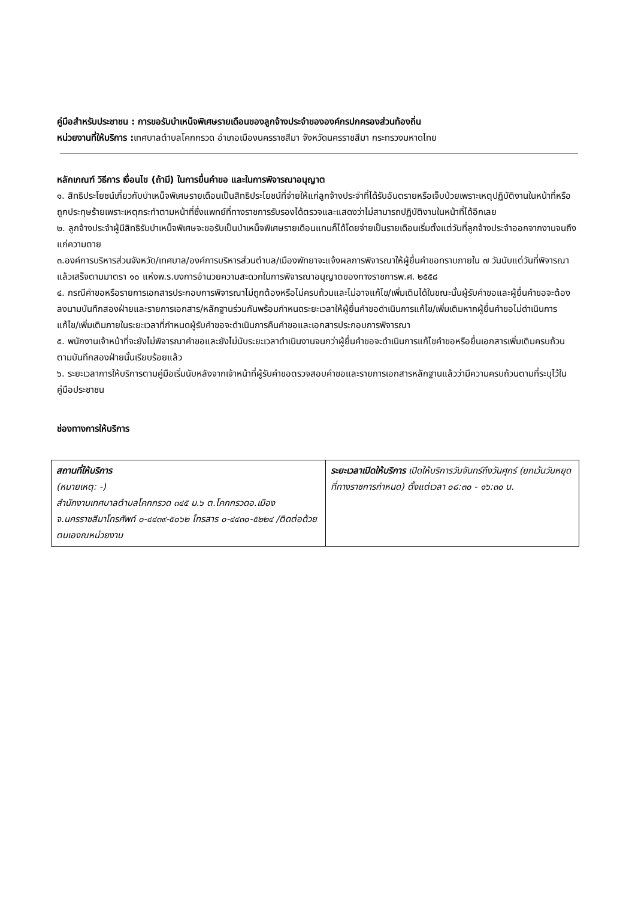คู่มือสำหรับประชาชน : การขอรับบำเหน็จพิเศษรายเดือนของลูกจ้างประจำขององค์กรปกครองส่วนท้องถิ่น
หน่วยงานที่ให้บริการ : เทศบาลตำบลโคกกรวด อำเภอเมืองนครราชสีมา จังหวัดนครราชสีมา กระทรวงมหาดไทย
หลักเกณฑ์ วิธีการ เงื่อนไข (ถ้ามี) ในการยื่นคำขอ และในการพิจารณาอนุญาต
๑. สิทธิประโยชน์เกี่ยวกับบำเหน็จพิเศษรายเดือนเป็นสิทธิประโยชน์ที่จ่ายให้แก่ลูกจ้างประจำที่ได้รับอันตรายหรือเจ็บป่วยเพราะเหตุปฏิบัติงานในหน้าที่หรือถูกประทุษร้ายเพราะเหตุกระทำตามหน้าที่ซึ่งแพทย์ที่ทางราชการรับรองได้ตรวจและแสดงว่าไม่สามารถปฏิบัติงานในหน้าที่ได้อีกเลย
๒. ลูกจ้างประจำผู้มีสิทธิรับบำเหน็จพิเศษจะขอรับเป็นบำเหน็จพิเศษรายเดือนแทนก็ได้โดยจ่ายเป็นรายเดือนเริ่มตั้งแต่วันที่ลูกจ้างประจำออกจากงานจนถึงแก่ความตาย
๓.องค์การบริหารส่วนจังหวัด/เทศบาล/องค์การบริหารส่วนตำบล/เมืองพัทยาจะแจ้งผลการพิจารณาให้ผู้ยื่นคำขอทราบภายใน ๗ วันนับแต่วันที่พิจารณาแล้วเสร็จตามมาตรา ๑๐ แห่งพ.ร.บงการอำนวยความสะดวกในการพิจารณาอนุญาตของทางราชการพ.ศ. ๒๕๕๘
๔. กรณีคำขอหรือรายการเอกสารประกอบการพิจารณาไม่ถูกต้องหรือไม่ครบถ้วนและไม่อาจแก้ไข/เพิ่มเติมได้ในขณะนั้นผู้รับคำขอและผู้ยื่นคำขอจะต้องลงนามบันทึกสองฝ่ายและรายการเอกสาร/หลักฐานร่วมกันพร้อมกำหนดระยะเวลาให้ผู้ยื่นคำขอดำเนินการแก้ไข/เพิ่มเติมหากผู้ยื่นคำขอไม่ดำเนินการแก้ไข/เพิ่มเติมภายในระยะเวลาที่กำหนดผู้รับคำขอจะดำเนินการคืนคำขอและเอกสารประกอบการพิจารณา
๕. พนักงานเจ้าหน้าที่จะยังไม่พิจารณาคำขอและยังไม่นับระยะเวลาดำเนินงานจนกว่าผู้ยื่นคำขอจะดำเนินการแก้ไขคำขอหรือยื่นเอกสารเพิ่มเติมครบถ้วนตามบันทึกสองฝ่ายนั้นเรียบร้อยแล้ว
๖. ระยะเวลาการให้บริการตามคู่มือเริ่มนับหลังจากเจ้าหน้าที่ผู้รับคำขอตรวจสอบคำขอและรายการเอกสารหลักฐานแล้วว่ามีความครบถ้วนตามที่ระบุไว้ในคู่มือประชาชน
ช่องทางการให้บริการ
| สถานที่ให้บริการ (หมายเหตุ: -) สำนักงานเทศบาลตำบลโคกกรวด ๓๔๕ ม.๖ ต.โคกกรวดอ.เมืองจ.นครราชสีมาโทรศัพท์ ๐-๔๔๓๙-๕๐๖๒ โทรสาร ๐-๔๔๓๐-๕๒๒๔ /ติดต่อด้วยตนเองณหน่วยงาน | ระยะเวลาเปิดให้บริการ เปิดให้บริการวันจันทร์ถึงวันศุกร์ (ยกเว้นวันหยุดที่ทางราชการกำหนด) ตั้งแต่เวลา ๐๘:๓๐ - ๑๖:๓๐ น. |